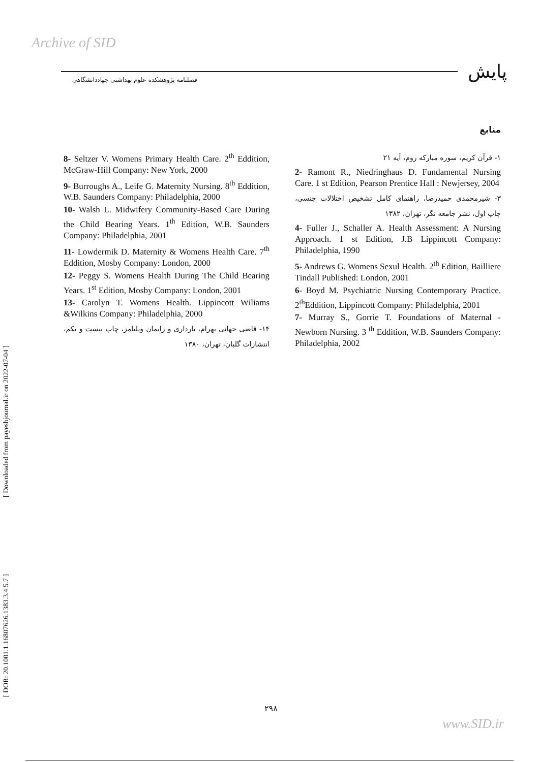Archive of SID
فصلنامه پژوهشکده علوم بهداشتی جهاددانشگاهی
پایش
[ Downloaded from payeshjournal.ir on 2022-07-04 ]
[ DOR: 20.1001.1.16807626.1383.3.4.5.7 ]
منابع
۱- قرآن کریم، سوره مبارکه روم، آیه ۲۱
2- Ramont R., Niedringhaus D. Fundamental Nursing Care. 1 st Edition, Pearson Prentice Hall : Newjersey, 2004
۳- شیرمحمدی حمیدرضا، راهنمای کامل تشخیص اختلالات جنسی، چاپ اول، نشر جامعه نگر، تهران، ۱۳۸۲
4- Fuller J., Schaller A. Health Assessment: A Nursing Approach. 1 st Edition, J.B Lippincott Company: Philadelphia, 1990
5- Andrews G. Womens Sexul Health. 2<sup>th</sup> Edition, Bailliere Tindall Published: London, 2001
6- Boyd M. Psychiatric Nursing Contemporary Practice. 2<sup>th</sup>Eddition, Lippincott Company: Philadelphia, 2001
7- Murray S., Gorrie T. Foundations of Maternal - Newborn Nursing. 3 <sup>th</sup> Eddition, W.B. Saunders Company: Philadelphia, 2002
8- Seltzer V. Womens Primary Health Care. 2<sup>th</sup> Eddition, McGraw-Hill Company: New York, 2000
9- Burroughs A., Leife G. Maternity Nursing. 8<sup>th</sup> Eddition, W.B. Saunders Company: Philadelphia, 2000
10- Walsh L. Midwifery Community-Based Care During the Child Bearing Years. 1<sup>th</sup> Edition, W.B. Saunders Company: Philadelphia, 2001
11- Lowdermik D. Maternity & Womens Health Care. 7<sup>th</sup> Eddition, Mosby Company: London, 2000
12- Peggy S. Womens Health During The Child Bearing Years. 1<sup>st</sup> Edition, Mosby Company: London, 2001
13- Carolyn T. Womens Health. Lippincott Wiliams &Wilkins Company: Philadelphia, 2000
۱۴- قاضی جهانی بهرام، بارداری و زایمان ویلیامز، چاپ بیست و یکم، انتشارات گلبان، تهران، ۱۳۸۰
۲۹۸
www.SID.ir